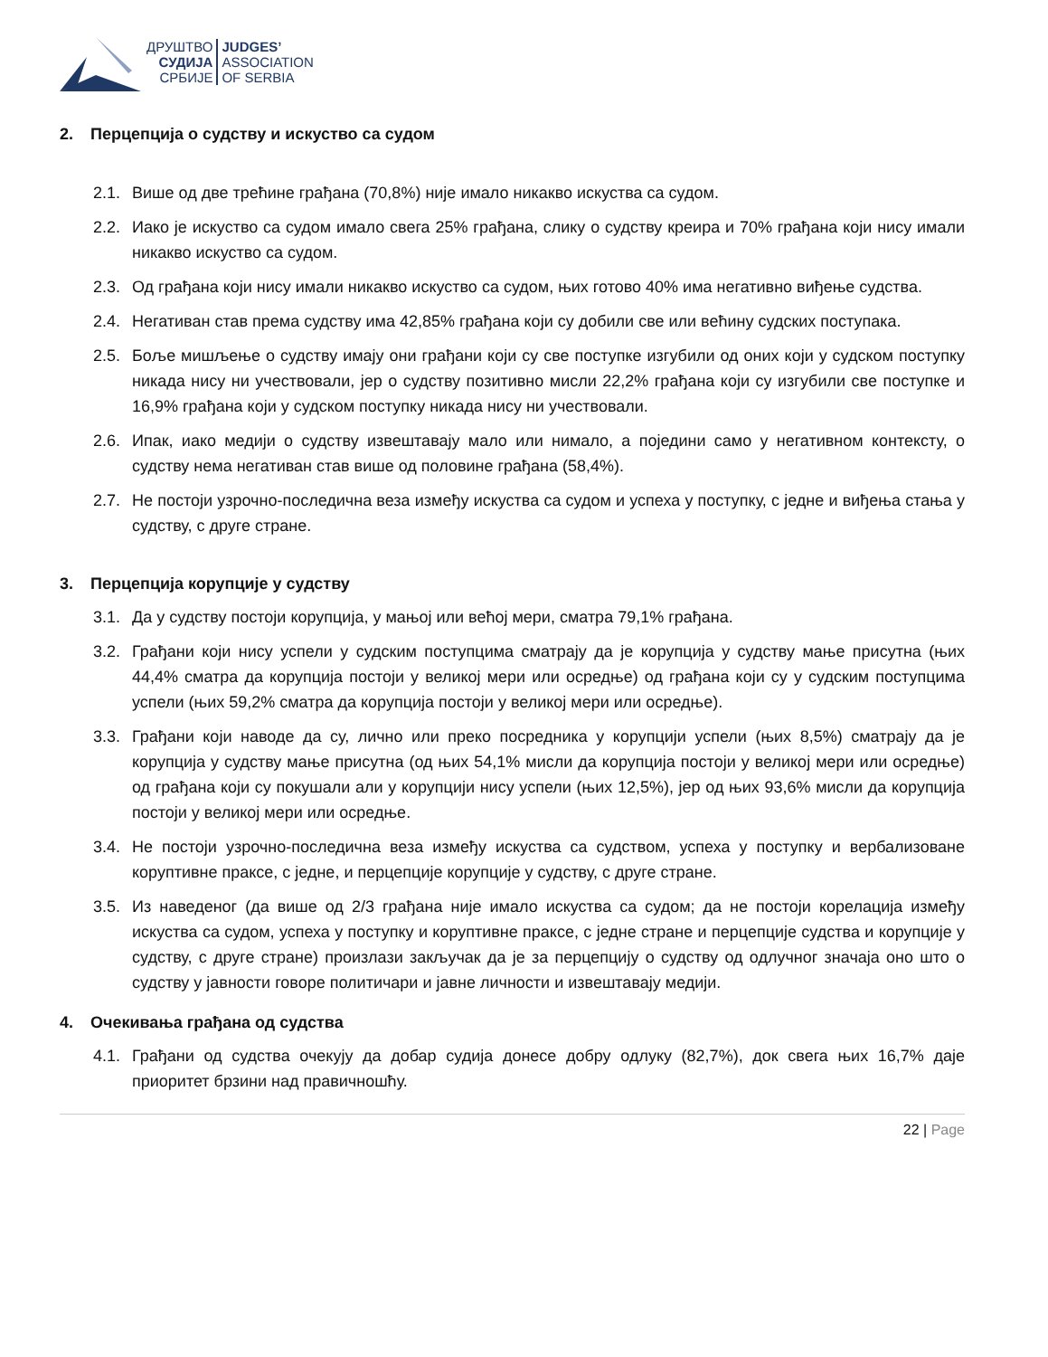ДРУШТВО
СУДИЈА
СРБИЈЕ
JUDGES’
ASSOCIATION
OF SERBIA
2. Перцепција о судству и искуство са судом
2.1. Више од две трећине грађана (70,8%) није имало никакво искуства са судом.
2.2. Иако је искуство са судом имало свега 25% грађана, слику о судству креира и 70% грађана који нису имали никакво искуство са судом.
2.3. Од грађана који нису имали никакво искуство са судом, њих готово 40% има негативно виђење судства.
2.4. Негативан став према судству има 42,85% грађана који су добили све или већину судских поступака.
2.5. Боље мишљење о судству имају они грађани који су све поступке изгубили од оних који у судском поступку никада нису ни учествовали, јер о судству позитивно мисли 22,2% грађана који су изгубили све поступке и 16,9% грађана који у судском поступку никада нису ни учествовали.
2.6. Ипак, иако медији о судству извештавају мало или нимало, а поједини само у негативном контексту, о судству нема негативан став више од половине грађана (58,4%).
2.7. Не постоји узрочно-последична веза између искуства са судом и успеха у поступку, с једне и виђења стања у судству, с друге стране.
3. Перцепција корупције у судству
3.1. Да у судству постоји корупција, у мањој или већој мери, сматра 79,1% грађана.
3.2. Грађани који нису успели у судским поступцима сматрају да је корупција у судству мање присутна (њих 44,4% сматра да корупција постоји у великој мери или осредње) од грађана који су у судским поступцима успели (њих 59,2% сматра да корупција постоји у великој мери или осредње).
3.3. Грађани који наводе да су, лично или преко посредника у корупцији успели (њих 8,5%) сматрају да је корупција у судству мање присутна (од њих 54,1% мисли да корупција постоји у великој мери или осредње) од грађана који су покушали али у корупцији нису успели (њих 12,5%), јер од њих 93,6% мисли да корупција постоји у великој мери или осредње.
3.4. Не постоји узрочно-последична веза између искуства са судством, успеха у поступку и вербализоване коруптивне праксе, с једне, и перцепције корупције у судству, с друге стране.
3.5. Из наведеног (да више од 2/3 грађана није имало искуства са судом; да не постоји корелација између искуства са судом, успеха у поступку и коруптивне праксе, с једне стране и перцепције судства и корупције у судству, с друге стране) произлази закључак да је за перцепцију о судству од одлучног значаја оно што о судству у јавности говоре политичари и јавне личности и извештавају медији.
4. Очекивања грађана од судства
4.1. Грађани од судства очекују да добар судија донесе добру одлуку (82,7%), док свега њих 16,7% даје приоритет брзини над правичношћу.
22 | Page